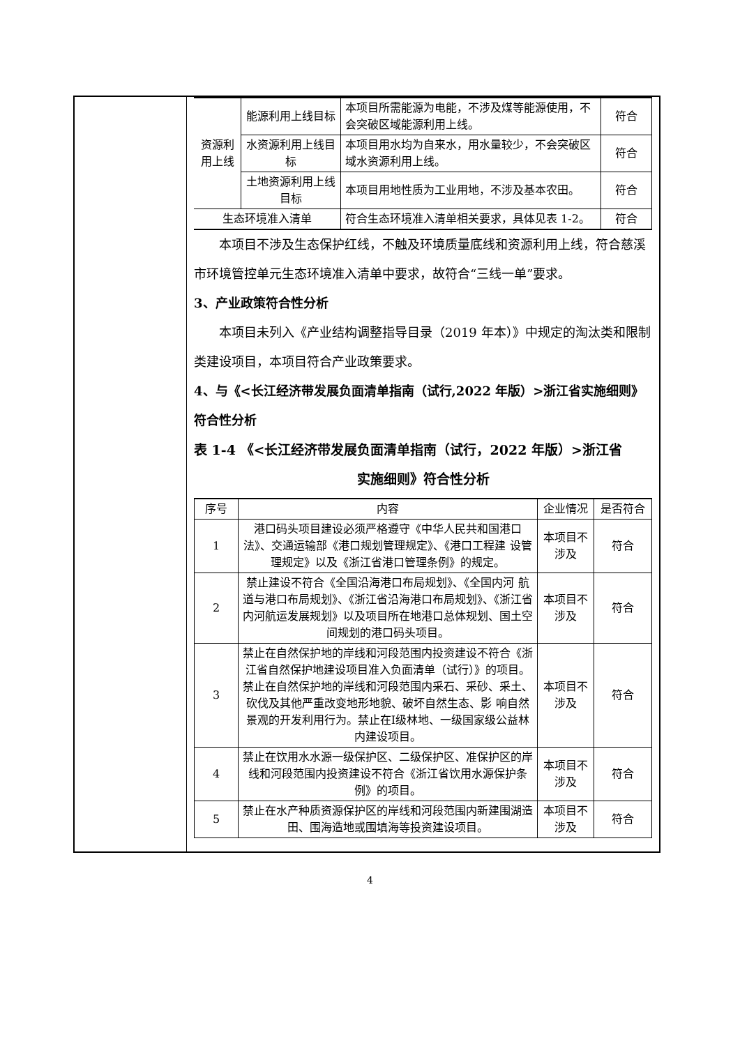| 资源利用上线 | 能源利用上线目标 | 本项目所需能源为电能，不涉及煤等能源使用，不会突破区域能源利用上线。 | 符合 |
| | 水资源利用上线目标 | 本项目用水均为自来水，用水量较少，不会突破区域水资源利用上线。 | 符合 |
| | 土地资源利用上线目标 | 本项目用地性质为工业用地，不涉及基本农田。 | 符合 |
| 生态环境准入清单 | | 符合生态环境准入清单相关要求，具体见表 1-2。 | 符合 |
本项目不涉及生态保护红线，不触及环境质量底线和资源利用上线，符合慈溪市环境管控单元生态环境准入清单中要求，故符合“三线一单”要求。
3、产业政策符合性分析
本项目未列入《产业结构调整指导目录（2019 年本）》中规定的淘汰类和限制类建设项目，本项目符合产业政策要求。
4、与《<长江经济带发展负面清单指南（试行,2022 年版）>浙江省实施细则》符合性分析
表 1-4 《<长江经济带发展负面清单指南（试行，2022 年版）>浙江省
实施细则》符合性分析
| 序号 | 内容 | 企业情况 | 是否符合 |
| --- | --- | --- | --- |
| 1 | 港口码头项目建设必须严格遵守《中华人民共和国港口法》、交通运输部《港口规划管理规定》、《港口工程建 设管理规定》以及《浙江省港口管理条例》的规定。 | 本项目不涉及 | 符合 |
| 2 | 禁止建设不符合《全国沿海港口布局规划》、《全国内河 航道与港口布局规划》、《浙江省沿海港口布局规划》、《浙江省内河航运发展规划》以及项目所在地港口总体规划、国土空间规划的港口码头项目。 | 本项目不涉及 | 符合 |
| 3 | 禁止在自然保护地的岸线和河段范围内投资建设不符合《浙江省自然保护地建设项目准入负面清单（试行）》的项目。禁止在自然保护地的岸线和河段范围内采石、采砂、采土、砍伐及其他严重改变地形地貌、破坏自然生态、影 响自然景观的开发利用行为。禁止在Ⅰ级林地、一级国家级公益林内建设项目。 | 本项目不涉及 | 符合 |
| 4 | 禁止在饮用水水源一级保护区、二级保护区、准保护区的岸线和河段范围内投资建设不符合《浙江省饮用水源保护条例》的项目。 | 本项目不涉及 | 符合 |
| 5 | 禁止在水产种质资源保护区的岸线和河段范围内新建围湖造田、围海造地或围填海等投资建设项目。 | 本项目不涉及 | 符合 |
4